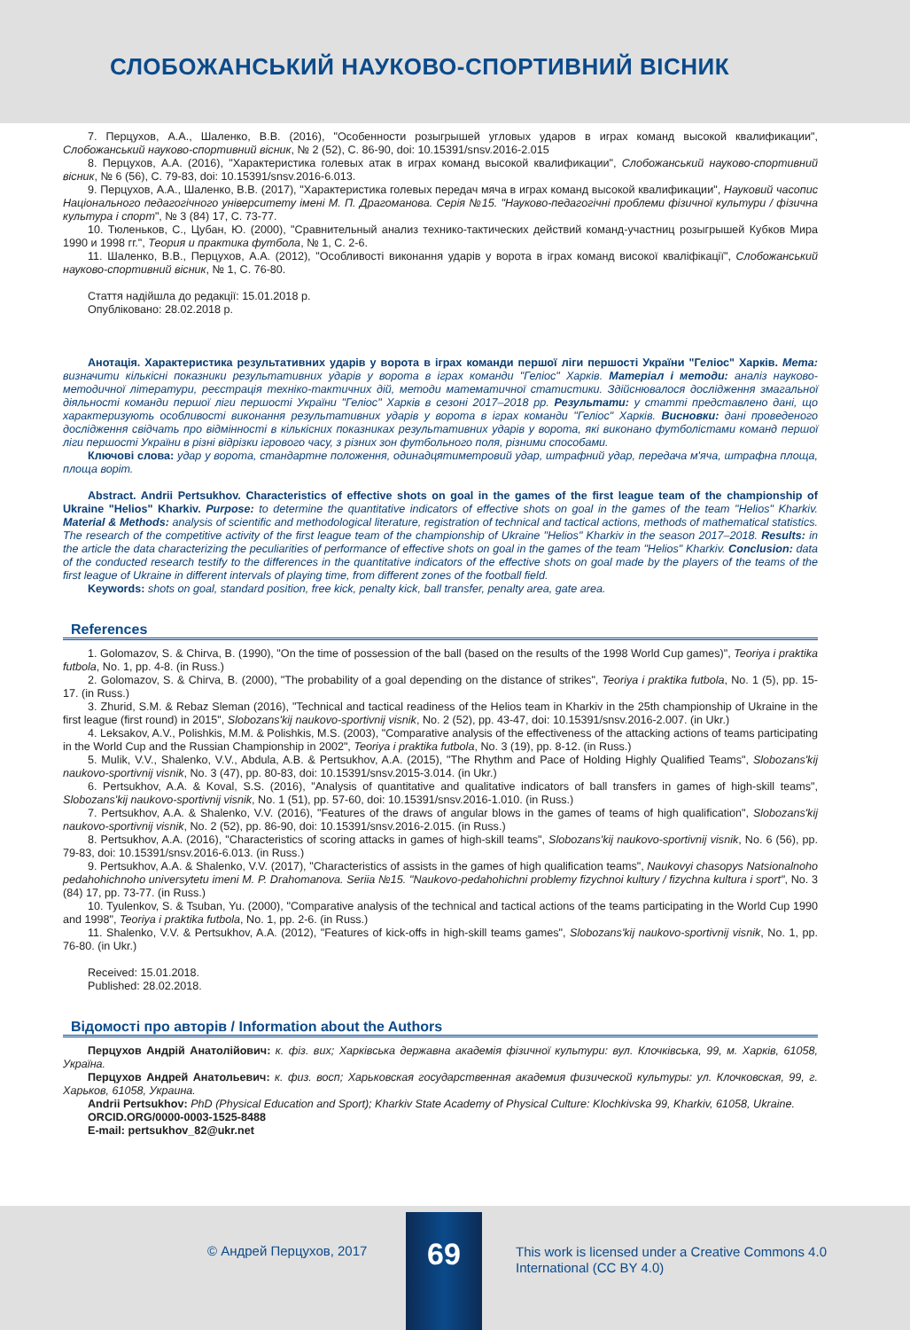СЛОБОЖАНСЬКИЙ НАУКОВО-СПОРТИВНИЙ ВІСНИК
7. Перцухов, А.А., Шаленко, В.В. (2016), "Особенности розыгрышей угловых ударов в играх команд высокой квалификации", Слобожанський науково-спортивний вісник, № 2 (52), С. 86-90, doi: 10.15391/snsv.2016-2.015
8. Перцухов, А.А. (2016), "Характеристика голевых атак в играх команд высокой квалификации", Слобожанський науково-спортивний вісник, № 6 (56), С. 79-83, doi: 10.15391/snsv.2016-6.013.
9. Перцухов, А.А., Шаленко, В.В. (2017), "Характеристика голевых передач мяча в играх команд высокой квалификации", Науковий часопис Національного педагогічного університету імені М. П. Драгоманова. Серія №15. "Науково-педагогічні проблеми фізичної культури / фізична культура і спорт", № 3 (84) 17, С. 73-77.
10. Тюленьков, С., Цубан, Ю. (2000), "Сравнительный анализ технико-тактических действий команд-участниц розыгрышей Кубков Мира 1990 и 1998 гг.", Теория и практика футбола, № 1, С. 2-6.
11. Шаленко, В.В., Перцухов, А.А. (2012), "Особливості виконання ударів у ворота в іграх команд високої кваліфікації", Слобожанський науково-спортивний вісник, № 1, С. 76-80.
Стаття надійшла до редакції: 15.01.2018 р.
Опубліковано: 28.02.2018 р.
Анотація. Характеристика результативних ударів у ворота в іграх команди першої ліги першості України "Геліос" Харків. Мета: визначити кількісні показники результативних ударів у ворота в іграх команди "Геліос" Харків. Матеріал і методи: аналіз науково-методичної літератури, реєстрація техніко-тактичних дій, методи математичної статистики. Здійснювалося дослідження змагальної діяльності команди першої ліги першості України "Геліос" Харків в сезоні 2017–2018 рр. Результати: у статті представлено дані, що характеризують особливості виконання результативних ударів у ворота в іграх команди "Геліос" Харків. Висновки: дані проведеного дослідження свідчать про відмінності в кількісних показниках результативних ударів у ворота, які виконано футболістами команд першої ліги першості України в різні відрізки ігрового часу, з різних зон футбольного поля, різними способами.
Ключові слова: удар у ворота, стандартне положення, одинадцятиметровий удар, штрафний удар, передача м'яча, штрафна площа, площа воріт.
Abstract. Andrii Pertsukhov. Characteristics of effective shots on goal in the games of the first league team of the championship of Ukraine "Helios" Kharkiv. Purpose: to determine the quantitative indicators of effective shots on goal in the games of the team "Helios" Kharkiv. Material & Methods: analysis of scientific and methodological literature, registration of technical and tactical actions, methods of mathematical statistics. The research of the competitive activity of the first league team of the championship of Ukraine "Helios" Kharkiv in the season 2017–2018. Results: in the article the data characterizing the peculiarities of performance of effective shots on goal in the games of the team "Helios" Kharkiv. Conclusion: data of the conducted research testify to the differences in the quantitative indicators of the effective shots on goal made by the players of the teams of the first league of Ukraine in different intervals of playing time, from different zones of the football field.
Keywords: shots on goal, standard position, free kick, penalty kick, ball transfer, penalty area, gate area.
References
1. Golomazov, S. & Chirva, B. (1990), "On the time of possession of the ball (based on the results of the 1998 World Cup games)", Teoriya i praktika futbola, No. 1, pp. 4-8. (in Russ.)
2. Golomazov, S. & Chirva, B. (2000), "The probability of a goal depending on the distance of strikes", Teoriya i praktika futbola, No. 1 (5), pp. 15-17. (in Russ.)
3. Zhurid, S.M. & Rebaz Sleman (2016), "Technical and tactical readiness of the Helios team in Kharkiv in the 25th championship of Ukraine in the first league (first round) in 2015", Slobozans'kij naukovo-sportivnij visnik, No. 2 (52), pp. 43-47, doi: 10.15391/snsv.2016-2.007. (in Ukr.)
4. Leksakov, A.V., Polishkis, M.M. & Polishkis, M.S. (2003), "Comparative analysis of the effectiveness of the attacking actions of teams participating in the World Cup and the Russian Championship in 2002", Teoriya i praktika futbola, No. 3 (19), pp. 8-12. (in Russ.)
5. Mulik, V.V., Shalenko, V.V., Abdula, A.B. & Pertsukhov, A.A. (2015), "The Rhythm and Pace of Holding Highly Qualified Teams", Slobozans'kij naukovo-sportivnij visnik, No. 3 (47), pp. 80-83, doi: 10.15391/snsv.2015-3.014. (in Ukr.)
6. Pertsukhov, A.A. & Koval, S.S. (2016), "Analysis of quantitative and qualitative indicators of ball transfers in games of high-skill teams", Slobozans'kij naukovo-sportivnij visnik, No. 1 (51), pp. 57-60, doi: 10.15391/snsv.2016-1.010. (in Russ.)
7. Pertsukhov, A.A. & Shalenko, V.V. (2016), "Features of the draws of angular blows in the games of teams of high qualification", Slobozans'kij naukovo-sportivnij visnik, No. 2 (52), pp. 86-90, doi: 10.15391/snsv.2016-2.015. (in Russ.)
8. Pertsukhov, A.A. (2016), "Characteristics of scoring attacks in games of high-skill teams", Slobozans'kij naukovo-sportivnij visnik, No. 6 (56), pp. 79-83, doi: 10.15391/snsv.2016-6.013. (in Russ.)
9. Pertsukhov, A.A. & Shalenko, V.V. (2017), "Characteristics of assists in the games of high qualification teams", Naukovyi chasopys Natsionalnoho pedahohichnoho universytetu imeni M. P. Drahomanova. Seriia №15. "Naukovo-pedahohichni problemy fizychnoi kultury / fizychna kultura i sport", No. 3 (84) 17, pp. 73-77. (in Russ.)
10. Tyulenkov, S. & Tsuban, Yu. (2000), "Comparative analysis of the technical and tactical actions of the teams participating in the World Cup 1990 and 1998", Teoriya i praktika futbola, No. 1, pp. 2-6. (in Russ.)
11. Shalenko, V.V. & Pertsukhov, A.A. (2012), "Features of kick-offs in high-skill teams games", Slobozans'kij naukovo-sportivnij visnik, No. 1, pp. 76-80. (in Ukr.)
Received: 15.01.2018.
Published: 28.02.2018.
Відомості про авторів / Information about the Authors
Перцухов Андрій Анатолійович: к. фіз. вих; Харківська державна академія фізичної культури: вул. Клочківська, 99, м. Харків, 61058, Україна.
Перцухов Андрей Анатольевич: к. физ. восп; Харьковская государственная академия физической культуры: ул. Клочковская, 99, г. Харьков, 61058, Украина.
Andrii Pertsukhov: PhD (Physical Education and Sport); Kharkiv State Academy of Physical Culture: Klochkivska 99, Kharkiv, 61058, Ukraine.
ORCID.ORG/0000-0003-1525-8488
E-mail: pertsukhov_82@ukr.net
© Андрей Перцухов, 2017
69
This work is licensed under a Creative Commons 4.0
International (CC BY 4.0)